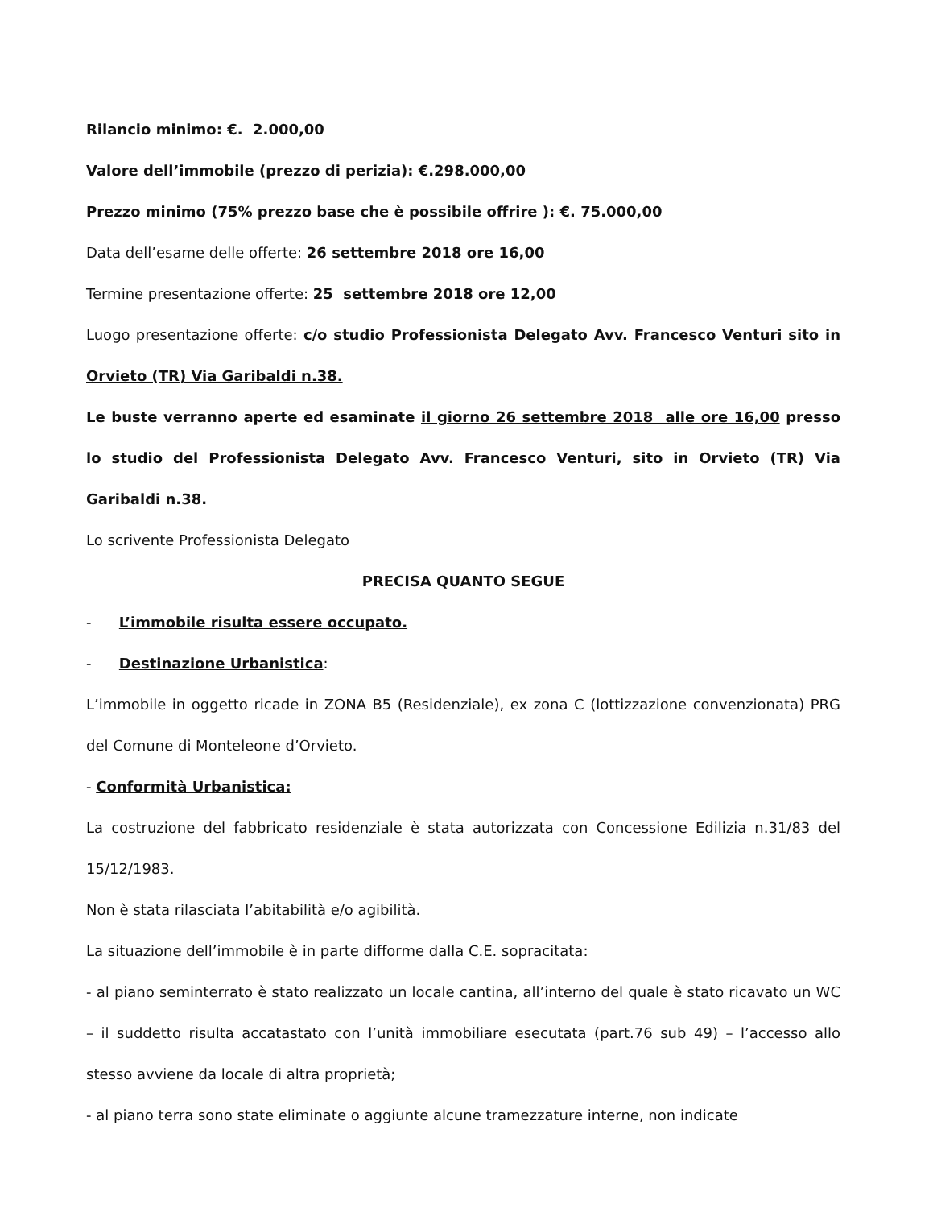Rilancio minimo: €. 2.000,00
Valore dell’immobile (prezzo di perizia): €.298.000,00
Prezzo minimo (75% prezzo base che è possibile offrire ): €. 75.000,00
Data dell’esame delle offerte: 26 settembre 2018 ore 16,00
Termine presentazione offerte: 25 settembre 2018 ore 12,00
Luogo presentazione offerte: c/o studio Professionista Delegato Avv. Francesco Venturi sito in Orvieto (TR) Via Garibaldi n.38.
Le buste verranno aperte ed esaminate il giorno 26 settembre 2018 alle ore 16,00 presso lo studio del Professionista Delegato Avv. Francesco Venturi, sito in Orvieto (TR) Via Garibaldi n.38.
Lo scrivente Professionista Delegato
PRECISA QUANTO SEGUE
- L’immobile risulta essere occupato.
- Destinazione Urbanistica:
L’immobile in oggetto ricade in ZONA B5 (Residenziale), ex zona C (lottizzazione convenzionata) PRG del Comune di Monteleone d’Orvieto.
- Conformità Urbanistica:
La costruzione del fabbricato residenziale è stata autorizzata con Concessione Edilizia n.31/83 del 15/12/1983.
Non è stata rilasciata l’abitabilità e/o agibilità.
La situazione dell’immobile è in parte difforme dalla C.E. sopracitata:
- al piano seminterrato è stato realizzato un locale cantina, all’interno del quale è stato ricavato un WC – il suddetto risulta accatastato con l’unità immobiliare esecutata (part.76 sub 49) – l’accesso allo stesso avviene da locale di altra proprietà;
- al piano terra sono state eliminate o aggiunte alcune tramezzature interne, non indicate